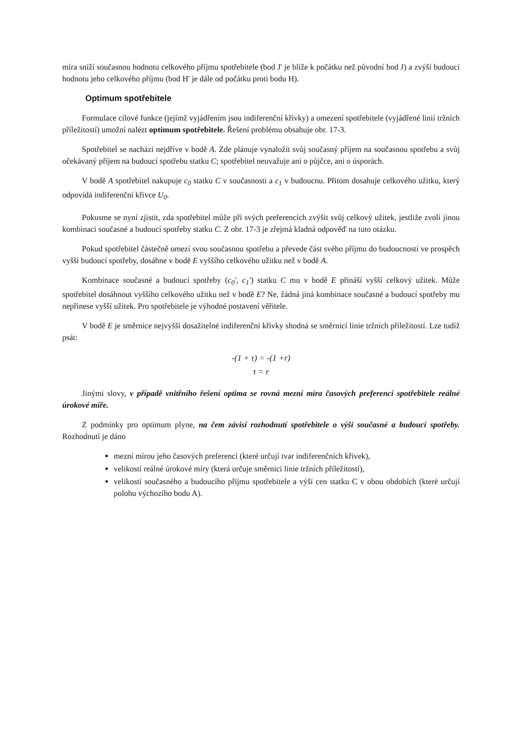míra sníží současnou hodnotu celkového příjmu spotřebitele (bod J' je blíže k počátku než původní bod J) a zvýší budoucí hodnotu jeho celkového příjmu (bod H' je dále od počátku proti bodu H).
Optimum spotřebitele
Formulace cílové funkce (jejímž vyjádřením jsou indiferenční křivky) a omezení spotřebitele (vyjádřené linií tržních příležitostí) umožní nalézt optimum spotřebitele. Řešení problému obsahuje obr. 17-3.
Spotřebitel se nachází nejdříve v bodě A. Zde plánuje vynaložit svůj současný příjem na současnou spotřebu a svůj očekávaný příjem na budoucí spotřebu statku C; spotřebitel neuvažuje ani o půjčce, ani o úsporách.
V bodě A spotřebitel nakupuje c<sub>0</sub> statku C v současnosti a c<sub>1</sub> v budoucnu. Přitom dosahuje celkového užitku, který odpovídá indiferenční křivce U<sub>0</sub>.
Pokusme se nyní zjistit, zda spotřebitel může pří svých preferencích zvýšit svůj celkový užitek, jestliže zvolí jinou kombinaci současné a budoucí spotřeby statku C. Z obr. 17-3 je zřejmá kladná odpověď na tuto otázku.
Pokud spotřebitel částečně omezí svou současnou spotřebu a převede část svého příjmu do budoucnosti ve prospěch vyšší budoucí spotřeby, dosáhne v bodě E vyššího celkového užitku než v bodě A.
Kombinace současné a budoucí spotřeby (c<sub>0</sub>', c<sub>1</sub>') statku C mu v bodě E přináší vyšší celkový užitek. Může spotřebitel dosáhnout vyššího celkového užitku než v bodě E? Ne, žádná jiná kombinace současné a budoucí spotřeby mu nepřinese vyšší užitek. Pro spotřebitele je výhodné postavení věřitele.
V bodě E je směrnice nejvyšší dosažitelné indiferenční křivky shodná se směrnicí linie tržních příležitostí. Lze tudíž psát:
-(1 + τ) = -(1 +r)
τ = r
Jinými slovy, v případě vnitřního řešení optima se rovná mezní míra časových preferencí spotřebitele reálné úrokové míře.
Z podmínky pro optimum plyne, na čem závisí rozhodnutí spotřebitele o výši současné a budoucí spotřeby. Rozhodnutí je dáno
mezní mírou jeho časových preferencí (které určují tvar indiferenčních křivek),
velikostí reálné úrokové míry (která určuje směrnici linie tržních příležitostí),
velikostí současného a budoucího příjmu spotřebitele a výší cen statku C v obou obdobích (které určují polohu výchozího bodu A).